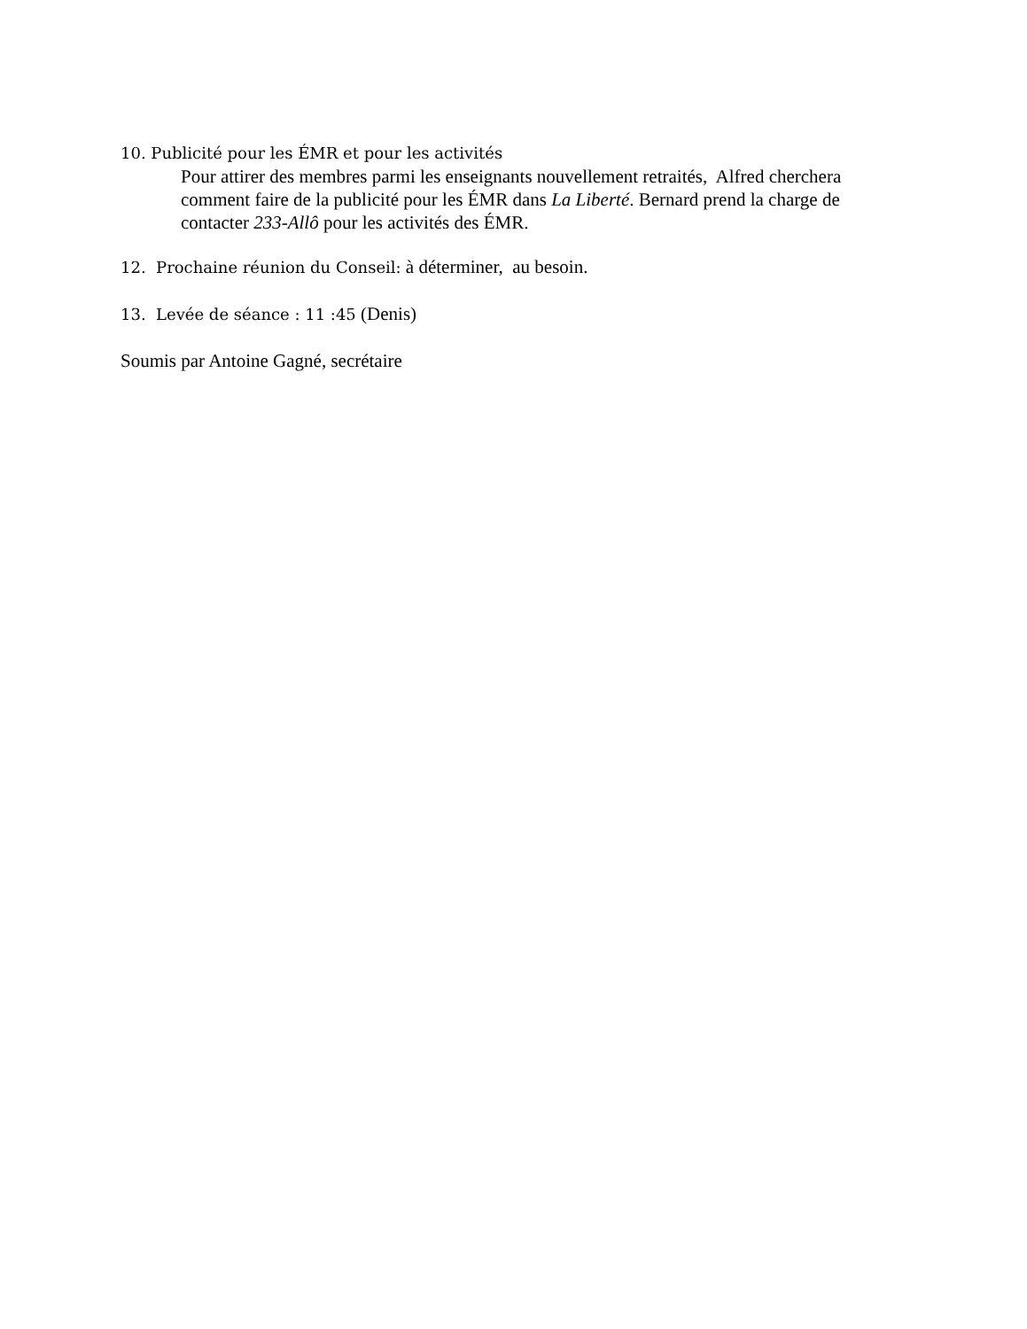10. Publicité pour les ÉMR et pour les activités
Pour attirer des membres parmi les enseignants nouvellement retraités, Alfred cherchera comment faire de la publicité pour les ÉMR dans La Liberté. Bernard prend la charge de contacter 233-Allô pour les activités des ÉMR.
12. Prochaine réunion du Conseil: à déterminer, au besoin.
13. Levée de séance : 11 :45 (Denis)
Soumis par Antoine Gagné, secrétaire